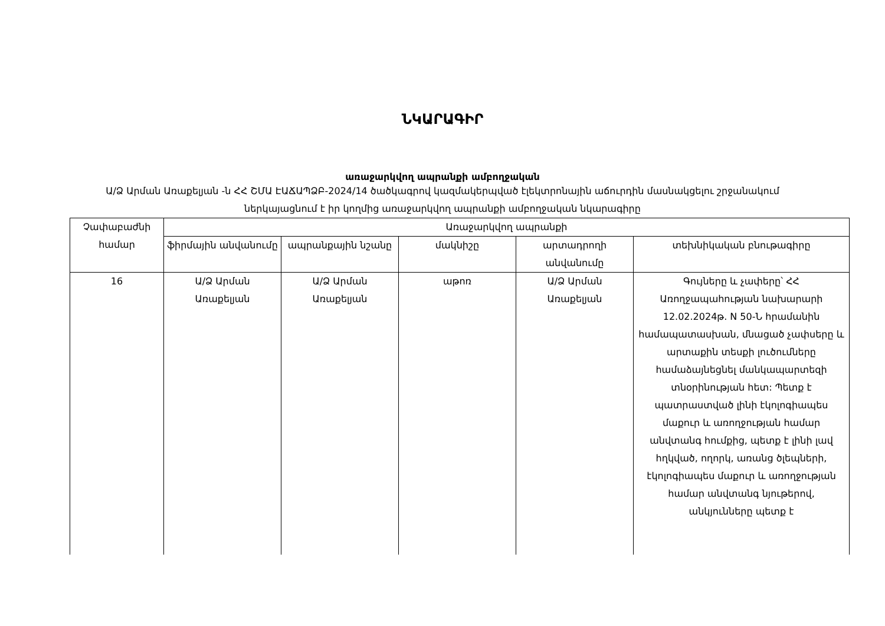ՆԿԱՐԱԳԻՐ
առաջարկվող ապրանքի ամբողջական
Ա/Ձ Արման Առաքելյան -ն ՀՀ ՇՄԱ ԷԱՃԱՊՁԲ-2024/14 ծածկագրով կազմակերպված էլեկտրոնային աճուրդին մասնակցելու շրջանակում ներկայացնում է իր կողմից առաջարկվող ապրանքի ամբողջական նկարագիրը
| Չափաբաժնի համար | Առաջարկվող ապրանքի | | | | |
| --- | --- | --- | --- | --- | --- |
| | ֆիրմային անվանումը | ապրանքային նշանը | մակնիշը | արտադրողի անվանումը | տեխնիկական բնութագիրը |
| 16 | Ա/Ձ Արման Առաքելյան | Ա/Ձ Արման Առաքելյան | աթոռ | Ա/Ձ Արման Առաքելյան | Գույները և չափերը՝ ՀՀ Առողջապահության նախարարի 12.02.2024թ. N 50-Ն հրամանին համապատասխան, մնացած չափսերը և արտաքին տեսքի լուծումները համաձայնեցնել մանկապարտեզի տնօրինության հետ: Պետք է պատրաստված լինի էկոլոգիապես մաքուր և առողջության համար անվտանգ հումքից, պետք է լինի լավ հղկված, ողորկ, առանց ծլեպների, էկոլոգիապես մաքուր և առողջության համար անվտանգ նյութերով, անկյունները պետք է |